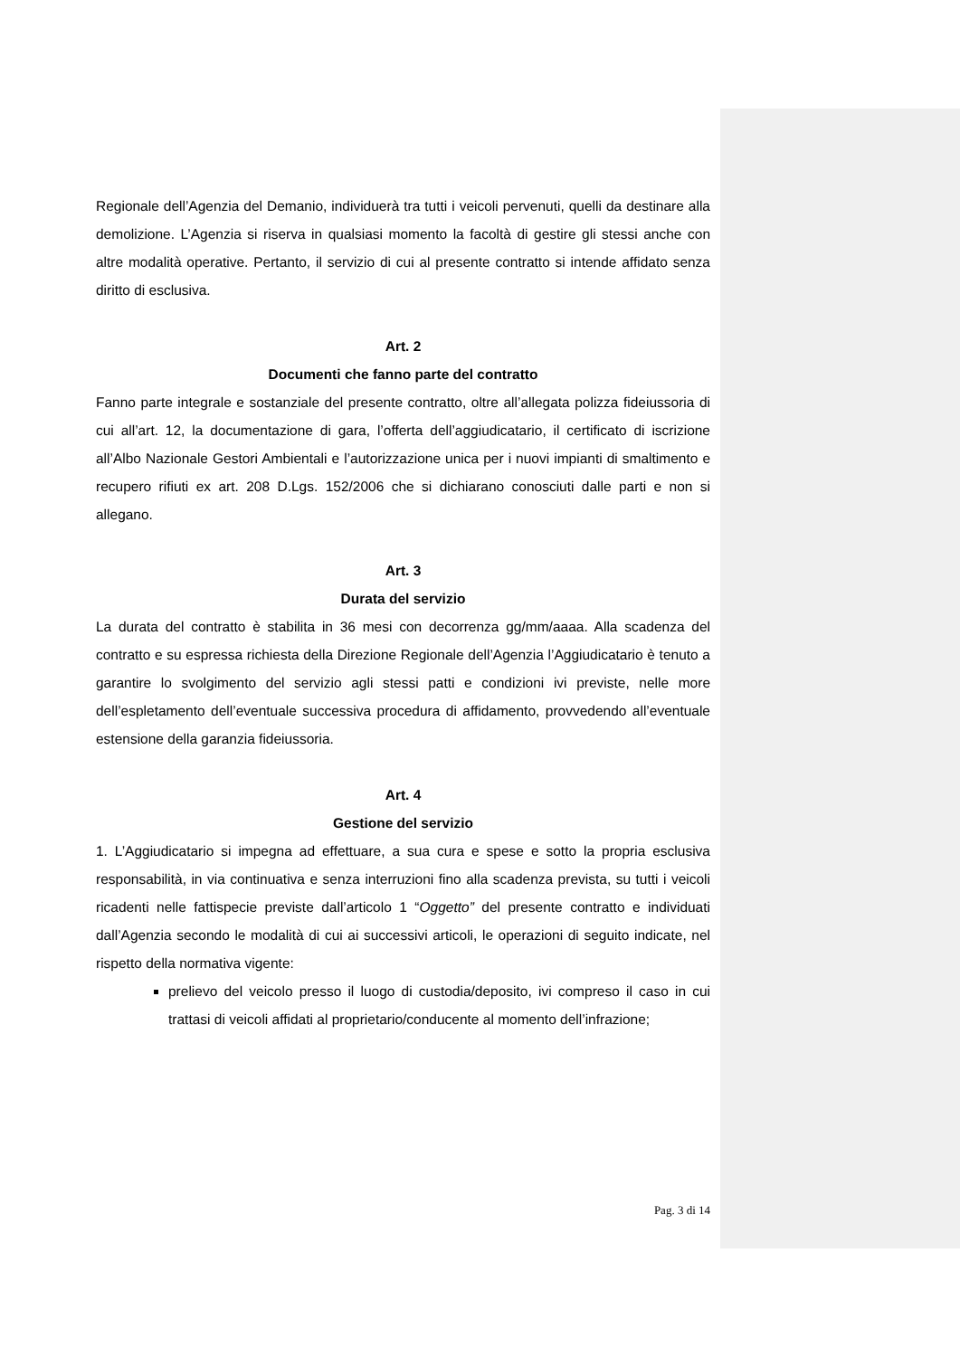Regionale dell’Agenzia del Demanio, individuerà tra tutti i veicoli pervenuti, quelli da destinare alla demolizione. L’Agenzia si riserva in qualsiasi momento la facoltà di gestire gli stessi anche con altre modalità operative. Pertanto, il servizio di cui al presente contratto si intende affidato senza diritto di esclusiva.
Art. 2
Documenti che fanno parte del contratto
Fanno parte integrale e sostanziale del presente contratto, oltre all’allegata polizza fideiussoria di cui all’art. 12, la documentazione di gara, l’offerta dell’aggiudicatario, il certificato di iscrizione all’Albo Nazionale Gestori Ambientali e l’autorizzazione unica per i nuovi impianti di smaltimento e recupero rifiuti ex art. 208 D.Lgs. 152/2006 che si dichiarano conosciuti dalle parti e non si allegano.
Art. 3
Durata del servizio
La durata del contratto è stabilita in 36 mesi con decorrenza gg/mm/aaaa. Alla scadenza del contratto e su espressa richiesta della Direzione Regionale dell’Agenzia l’Aggiudicatario è tenuto a garantire lo svolgimento del servizio agli stessi patti e condizioni ivi previste, nelle more dell’espletamento dell’eventuale successiva procedura di affidamento, provvedendo all’eventuale estensione della garanzia fideiussoria.
Art. 4
Gestione del servizio
1. L’Aggiudicatario si impegna ad effettuare, a sua cura e spese e sotto la propria esclusiva responsabilità, in via continuativa e senza interruzioni fino alla scadenza prevista, su tutti i veicoli ricadenti nelle fattispecie previste dall’articolo 1 “Oggetto” del presente contratto e individuati dall’Agenzia secondo le modalità di cui ai successivi articoli, le operazioni di seguito indicate, nel rispetto della normativa vigente:
prelievo del veicolo presso il luogo di custodia/deposito, ivi compreso il caso in cui trattasi di veicoli affidati al proprietario/conducente al momento dell’infrazione;
Pag. 3 di 14